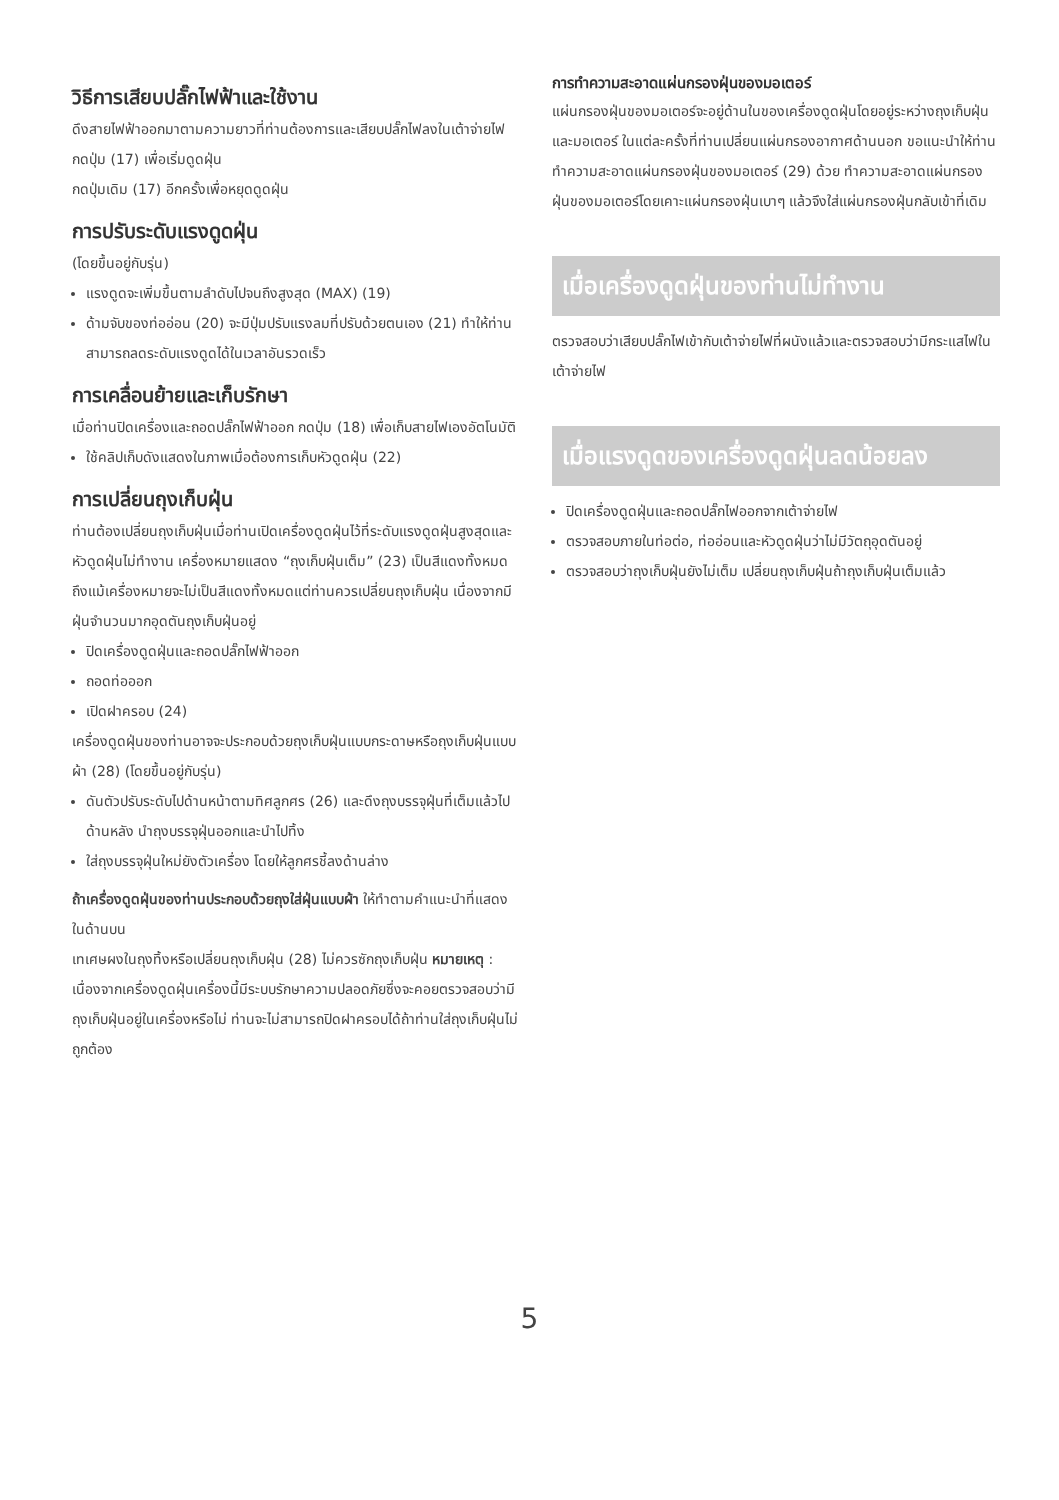วิธีการเสียบปลั๊กไฟฟ้าและใช้งาน
ดึงสายไฟฟ้าออกมาตามความยาวที่ท่านต้องการและเสียบปลั๊กไฟลงในเต้าจ่ายไฟ
กดปุ่ม (17) เพื่อเริ่มดูดฝุ่น
กดปุ่มเดิม (17) อีกครั้งเพื่อหยุดดูดฝุ่น
การปรับระดับแรงดูดฝุ่น
(โดยขึ้นอยู่กับรุ่น)
แรงดูดจะเพิ่มขึ้นตามลำดับไปจนถึงสูงสุด (MAX) (19)
ด้ามจับของท่ออ่อน (20) จะมีปุ่มปรับแรงลมที่ปรับด้วยตนเอง (21) ทำให้ท่านสามารถลดระดับแรงดูดได้ในเวลาอันรวดเร็ว
การเคลื่อนย้ายและเก็บรักษา
เมื่อท่านปิดเครื่องและถอดปลั๊กไฟฟ้าออก กดปุ่ม (18) เพื่อเก็บสายไฟเองอัตโนมัติ
ใช้คลิปเก็บดังแสดงในภาพเมื่อต้องการเก็บหัวดูดฝุ่น (22)
การเปลี่ยนถุงเก็บฝุ่น
ท่านต้องเปลี่ยนถุงเก็บฝุ่นเมื่อท่านเปิดเครื่องดูดฝุ่นไว้ที่ระดับแรงดูดฝุ่นสูงสุดและหัวดูดฝุ่นไม่ทำงาน เครื่องหมายแสดง “ถุงเก็บฝุ่นเต็ม” (23) เป็นสีแดงทั้งหมด
ถึงแม้เครื่องหมายจะไม่เป็นสีแดงทั้งหมดแต่ท่านควรเปลี่ยนถุงเก็บฝุ่น เนื่องจากมีฝุ่นจำนวนมากอุดตันถุงเก็บฝุ่นอยู่
ปิดเครื่องดูดฝุ่นและถอดปลั๊กไฟฟ้าออก
ถอดท่อออก
เปิดฝาครอบ (24)
เครื่องดูดฝุ่นของท่านอาจจะประกอบด้วยถุงเก็บฝุ่นแบบกระดาษหรือถุงเก็บฝุ่นแบบผ้า (28) (โดยขึ้นอยู่กับรุ่น)
ดันตัวปรับระดับไปด้านหน้าตามทิศลูกศร (26) และดึงถุงบรรจุฝุ่นที่เต็มแล้วไปด้านหลัง นำถุงบรรจุฝุ่นออกและนำไปทิ้ง
ใส่ถุงบรรจุฝุ่นใหม่ยังตัวเครื่อง โดยให้ลูกศรชี้ลงด้านล่าง
ถ้าเครื่องดูดฝุ่นของท่านประกอบด้วยถุงใส่ฝุ่นแบบผ้า ให้ทำตามคำแนะนำที่แสดงในด้านบน
เทเศษผงในถุงทิ้งหรือเปลี่ยนถุงเก็บฝุ่น (28) ไม่ควรซักถุงเก็บฝุ่น หมายเหตุ : เนื่องจากเครื่องดูดฝุ่นเครื่องนี้มีระบบรักษาความปลอดภัยซึ่งจะคอยตรวจสอบว่ามีถุงเก็บฝุ่นอยู่ในเครื่องหรือไม่ ท่านจะไม่สามารถปิดฝาครอบได้ถ้าท่านใส่ถุงเก็บฝุ่นไม่ถูกต้อง
การทำความสะอาดแผ่นกรองฝุ่นของมอเตอร์
แผ่นกรองฝุ่นของมอเตอร์จะอยู่ด้านในของเครื่องดูดฝุ่นโดยอยู่ระหว่างถุงเก็บฝุ่นและมอเตอร์ ในแต่ละครั้งที่ท่านเปลี่ยนแผ่นกรองอากาศด้านนอก ขอแนะนำให้ท่านทำความสะอาดแผ่นกรองฝุ่นของมอเตอร์ (29) ด้วย ทำความสะอาดแผ่นกรองฝุ่นของมอเตอร์โดยเคาะแผ่นกรองฝุ่นเบาๆ แล้วจึงใส่แผ่นกรองฝุ่นกลับเข้าที่เดิม
เมื่อเครื่องดูดฝุ่นของท่านไม่ทำงาน
ตรวจสอบว่าเสียบปลั๊กไฟเข้ากับเต้าจ่ายไฟที่ผนังแล้วและตรวจสอบว่ามีกระแสไฟในเต้าจ่ายไฟ
เมื่อแรงดูดของเครื่องดูดฝุ่นลดน้อยลง
ปิดเครื่องดูดฝุ่นและถอดปลั๊กไฟออกจากเต้าจ่ายไฟ
ตรวจสอบภายในท่อต่อ, ท่ออ่อนและหัวดูดฝุ่นว่าไม่มีวัตถุอุดตันอยู่
ตรวจสอบว่าถุงเก็บฝุ่นยังไม่เต็ม เปลี่ยนถุงเก็บฝุ่นถ้าถุงเก็บฝุ่นเต็มแล้ว
5